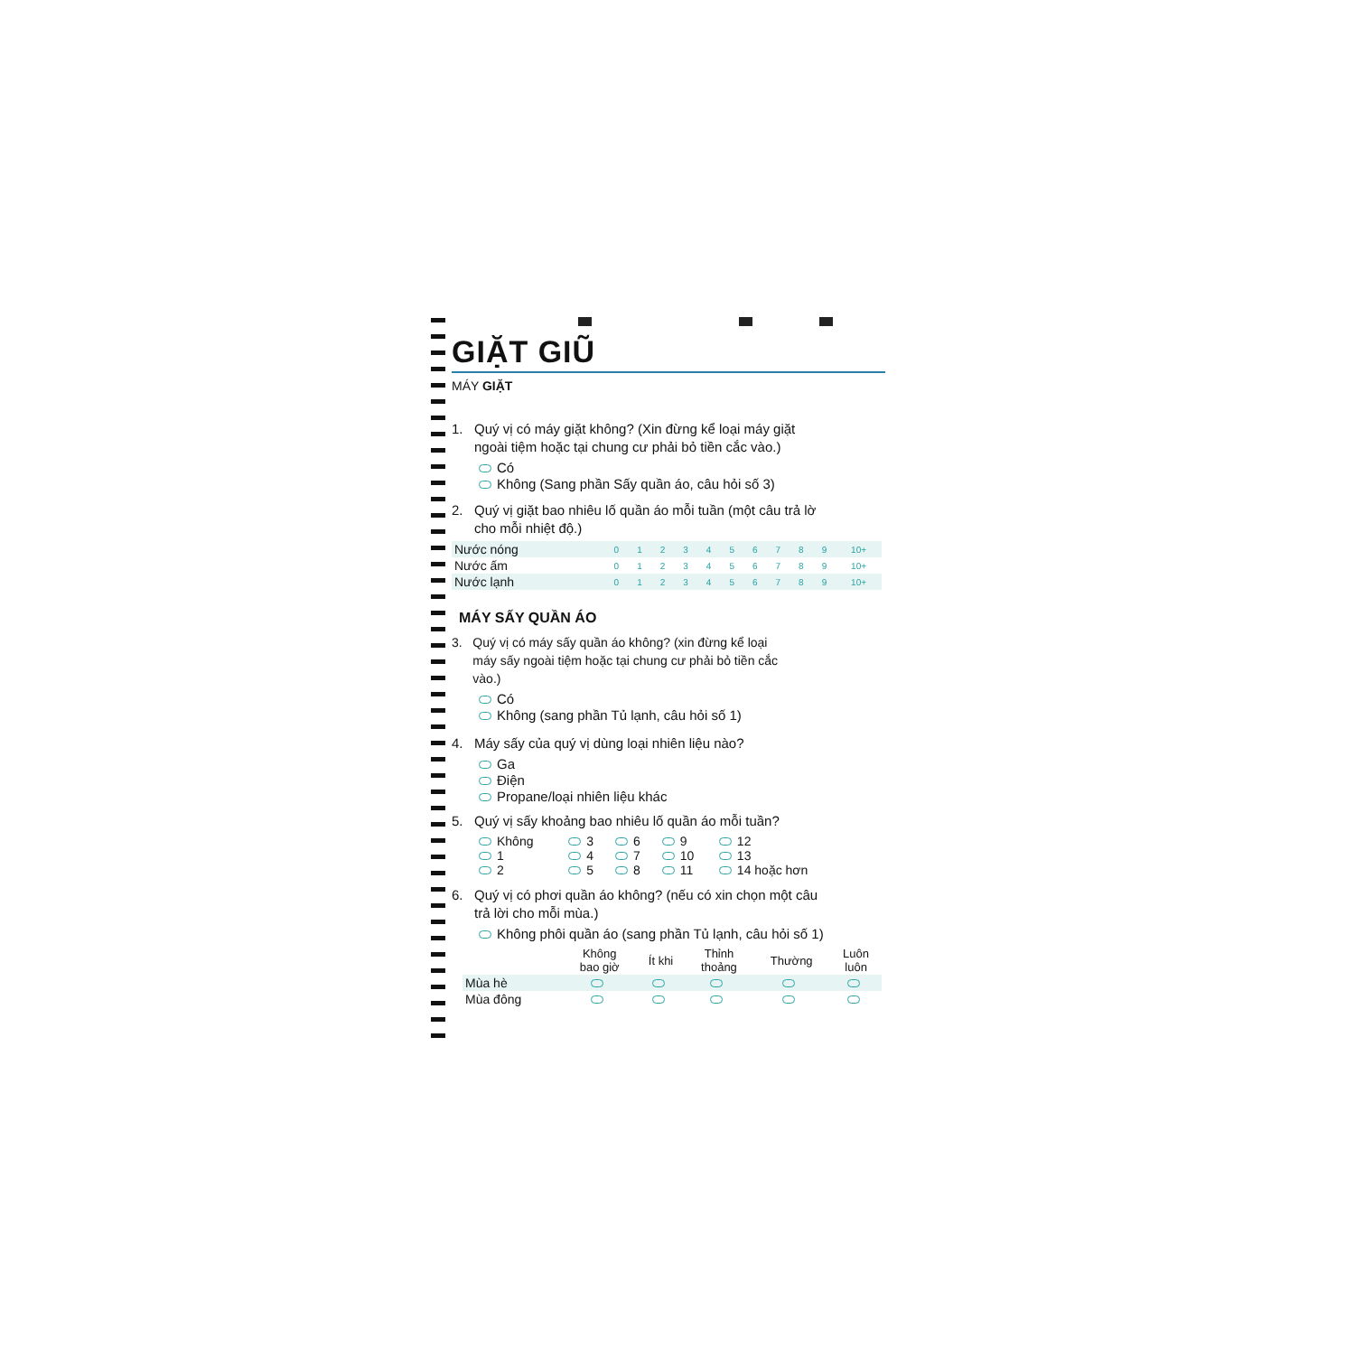GIẶT GIŨ
MÁY GIẶT
1. Quý vị có máy giặt không? (Xin đừng kể loại máy giặt
ngoài tiệm hoặc tại chung cư phải bỏ tiền cắc vào.)
Có
Không (Sang phần Sấy quần áo, câu hỏi số 3)
2. Quý vị giặt bao nhiêu lố quần áo mỗi tuần (một câu trả lờ
cho mỗi nhiệt độ.)
| Nước nóng | 0 | 1 | 2 | 3 | 4 | 5 | 6 | 7 | 8 | 9 | 10+ |
| Nước ấm | 0 | 1 | 2 | 3 | 4 | 5 | 6 | 7 | 8 | 9 | 10+ |
| Nước lạnh | 0 | 1 | 2 | 3 | 4 | 5 | 6 | 7 | 8 | 9 | 10+ |
MÁY SẤY QUẦN ÁO
3. Quý vị có máy sấy quần áo không? (xin đừng kể loại
máy sấy ngoài tiệm hoặc tại chung cư phải bỏ tiền cắc
vào.)
Có
Không (sang phần Tủ lạnh, câu hỏi số 1)
4. Máy sấy của quý vị dùng loại nhiên liệu nào?
Ga
Điện
Propane/loại nhiên liệu khác
5. Quý vị sấy khoảng bao nhiêu lố quần áo mỗi tuần?
| Không | 3 | 6 | 9 | 12 |
| 1 | 4 | 7 | 10 | 13 |
| 2 | 5 | 8 | 11 | 14 hoặc hơn |
6. Quý vị có phơi quần áo không? (nếu có xin chọn một câu
trả lời cho mỗi mùa.)
Không phôi quần áo (sang phần Tủ lạnh, câu hỏi số 1)
| | Không bao giờ | Ít khi | Thỉnh thoảng | Thường | Luôn luôn |
| --- | --- | --- | --- | --- | --- |
| Mùa hè | | | | | |
| Mùa đông | | | | | |